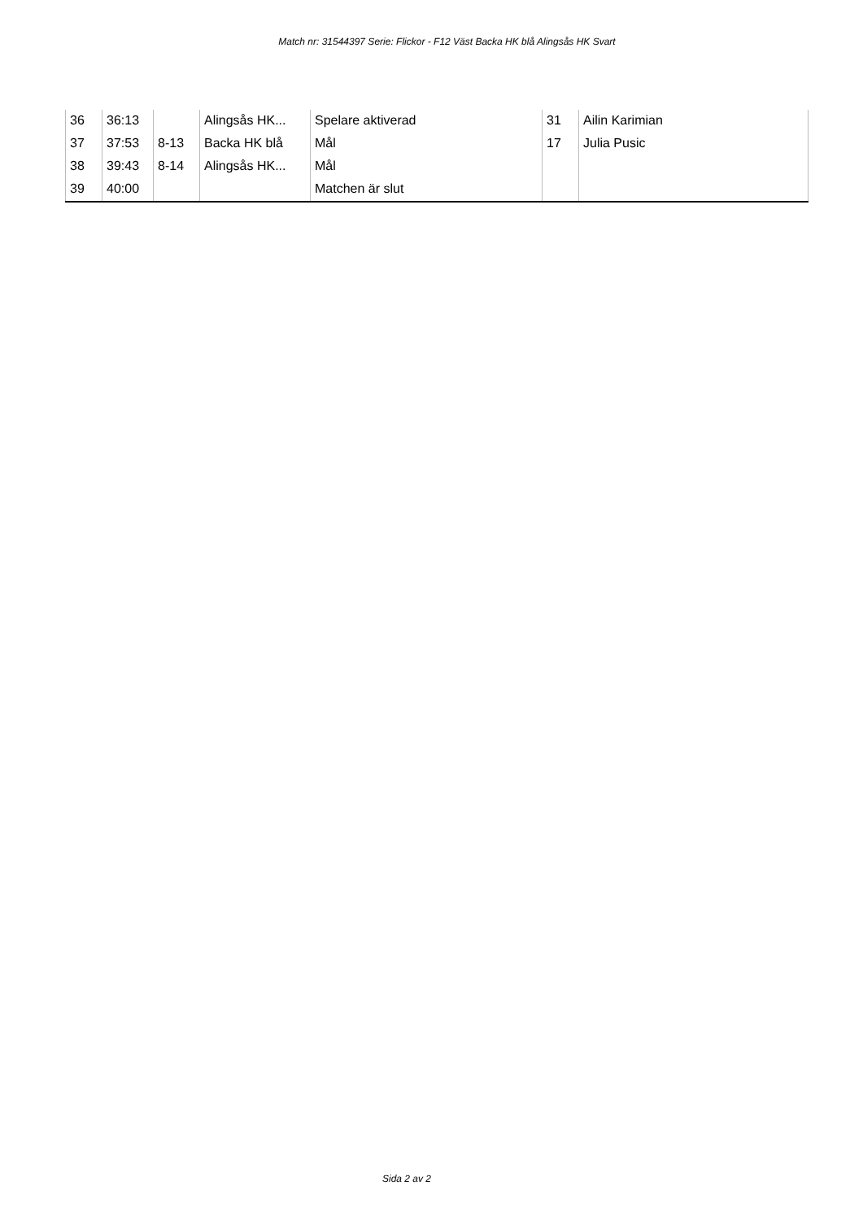Match nr: 31544397 Serie: Flickor - F12 Väst Backa HK blå Alingsås HK Svart
| 36 | 36:13 | | Alingsås HK... | Spelare aktiverad | 31 | Ailin Karimian |
| 37 | 37:53 | 8-13 | Backa HK blå | Mål | 17 | Julia Pusic |
| 38 | 39:43 | 8-14 | Alingsås HK... | Mål | | |
| 39 | 40:00 | | | Matchen är slut | | |
Sida 2 av 2